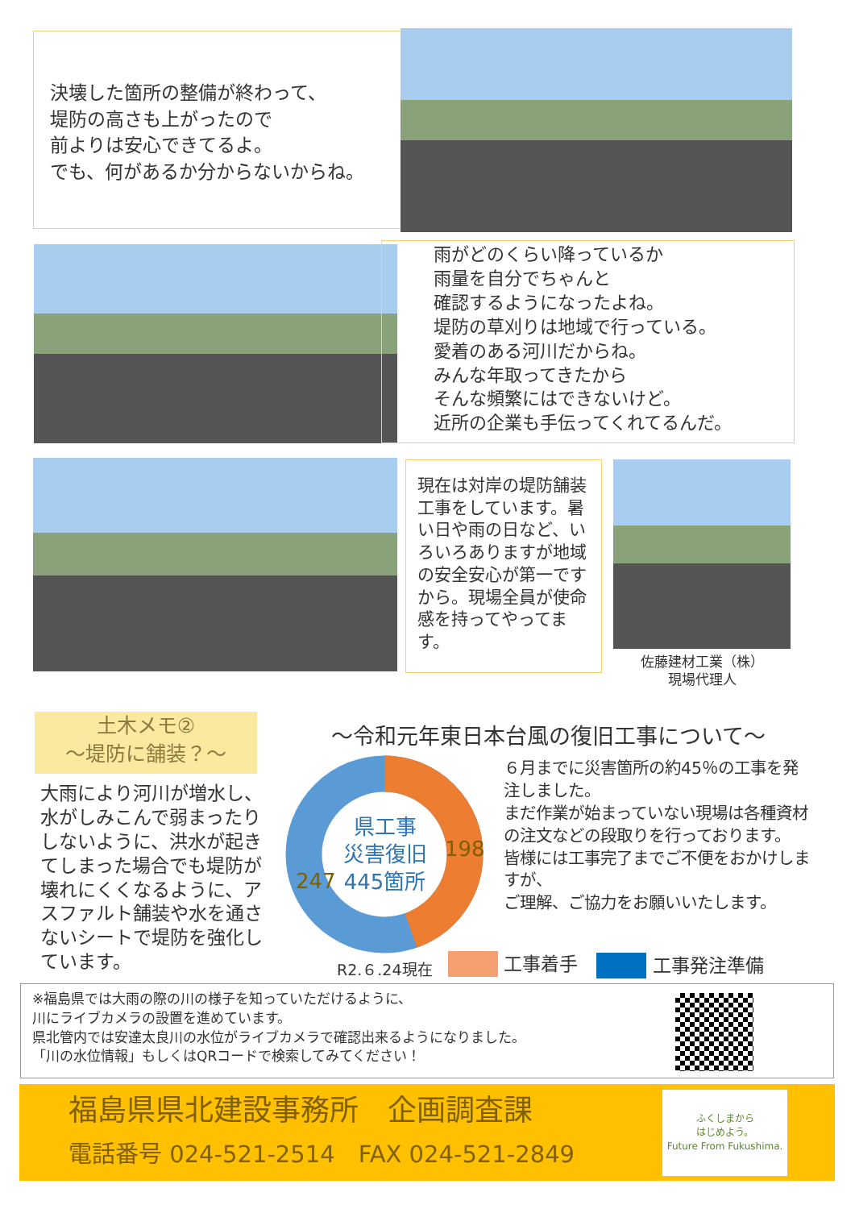決壊した箇所の整備が終わって、
堤防の高さも上がったので
前よりは安心できてるよ。
でも、何があるか分からないからね。
雨がどのくらい降っているか
雨量を自分でちゃんと
確認するようになったよね。
堤防の草刈りは地域で行っている。
愛着のある河川だからね。
みんな年取ってきたから
そんな頻繁にはできないけど。
近所の企業も手伝ってくれてるんだ。
現在は対岸の堤防舗装工事をしています。暑い日や雨の日など、いろいろありますが地域の安全安心が第一ですから。現場全員が使命感を持ってやってます。
佐藤建材工業（株）
現場代理人
土木メモ②
～堤防に舗装？～
大雨により河川が増水し、水がしみこんで弱まったりしないように、洪水が起きてしまった場合でも堤防が壊れにくくなるように、アスファルト舗装や水を通さないシートで堤防を強化しています。
～令和元年東日本台風の復旧工事について～
県工事
災害復旧
445箇所
198
247
６月までに災害箇所の約45％の工事を発注しました。
まだ作業が始まっていない現場は各種資材の注文などの段取りを行っております。
皆様には工事完了までご不便をおかけしますが、
ご理解、ご協力をお願いいたします。
R2.６.24現在 工事着手 工事発注準備
※福島県では大雨の際の川の様子を知っていただけるように、
川にライブカメラの設置を進めています。
県北管内では安達太良川の水位がライブカメラで確認出来るようになりました。
「川の水位情報」もしくはQRコードで検索してみてください！
福島県県北建設事務所　企画調査課
電話番号 024-521-2514　FAX 024-521-2849
ふくしまから
はじめよう。
Future From Fukushima.